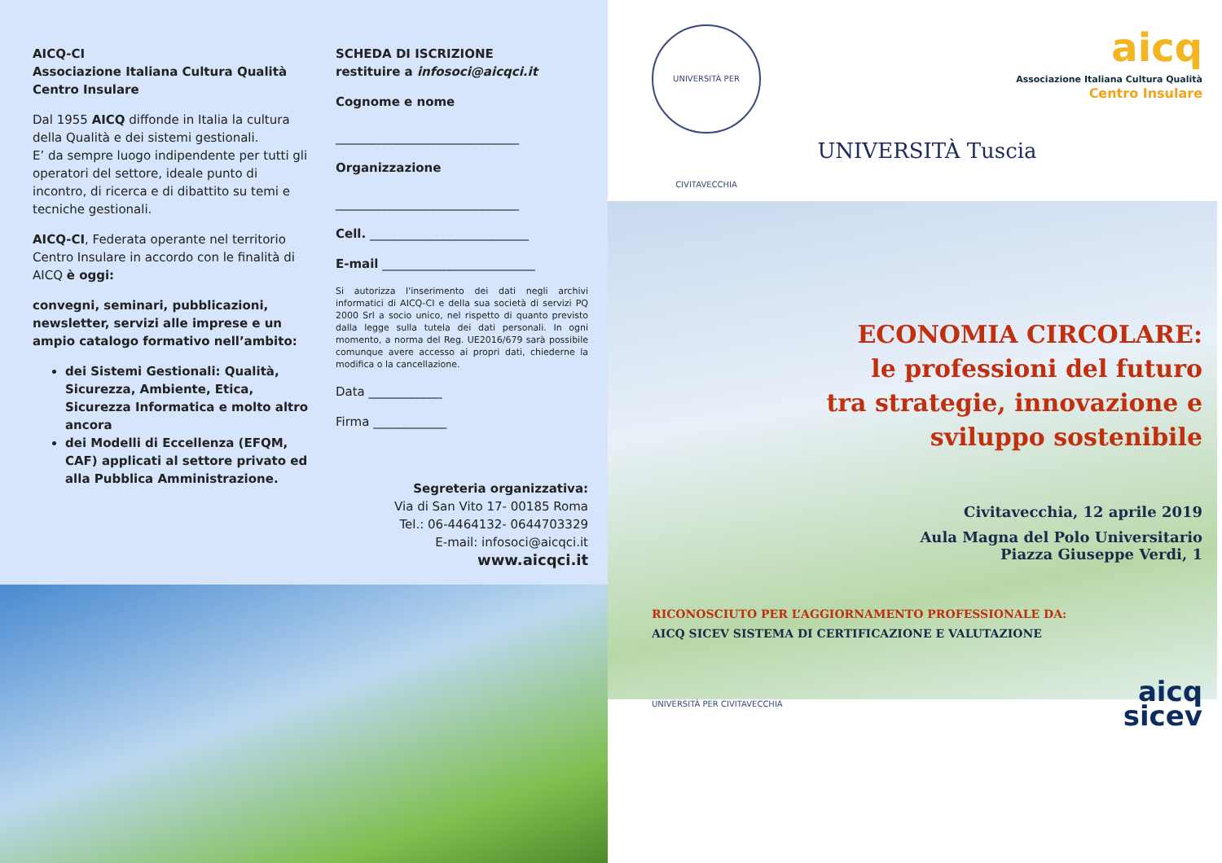AICQ-CI
Associazione Italiana Cultura Qualità
Centro Insulare
Dal 1955 AICQ diffonde in Italia la cultura della Qualità e dei sistemi gestionali.
E’ da sempre luogo indipendente per tutti gli operatori del settore, ideale punto di incontro, di ricerca e di dibattito su temi e tecniche gestionali.
AICQ-CI, Federata operante nel territorio Centro Insulare in accordo con le finalità di AICQ è oggi:
convegni, seminari, pubblicazioni, newsletter, servizi alle imprese e un ampio catalogo formativo nell’ambito:
dei Sistemi Gestionali: Qualità, Sicurezza, Ambiente, Etica, Sicurezza Informatica e molto altro ancora
dei Modelli di Eccellenza (EFQM, CAF) applicati al settore privato ed alla Pubblica Amministrazione.
SCHEDA DI ISCRIZIONE
restituire a infosoci@aicqci.it
Cognome e nome
______________________________
Organizzazione
______________________________
Cell. __________________________
E-mail _________________________
Si autorizza l'inserimento dei dati negli archivi informatici di AICQ-CI e della sua società di servizi PQ 2000 Srl a socio unico, nel rispetto di quanto previsto dalla legge sulla tutela dei dati personali. In ogni momento, a norma del Reg. UE2016/679 sarà possibile comunque avere accesso ai propri dati, chiederne la modifica o la cancellazione.
Data ____________
Firma ____________
Segreteria organizzativa:
Via di San Vito 17- 00185 Roma
Tel.: 06-4464132- 0644703329
E-mail: infosoci@aicqci.it
www.aicqci.it
UNIVERSITÀ PER CIVITAVECCHIA
aicq
Associazione Italiana Cultura Qualità
Centro Insulare
UNIVERSITÀ Tuscia
ECONOMIA CIRCOLARE:
le professioni del futuro
tra strategie, innovazione e
sviluppo sostenibile
Civitavecchia, 12 aprile 2019
Aula Magna del Polo Universitario
Piazza Giuseppe Verdi, 1
RICONOSCIUTO PER L’AGGIORNAMENTO PROFESSIONALE DA:
AICQ SICEV SISTEMA DI CERTIFICAZIONE E VALUTAZIONE
UNIVERSITÀ PER CIVITAVECCHIA
aicq
sicev